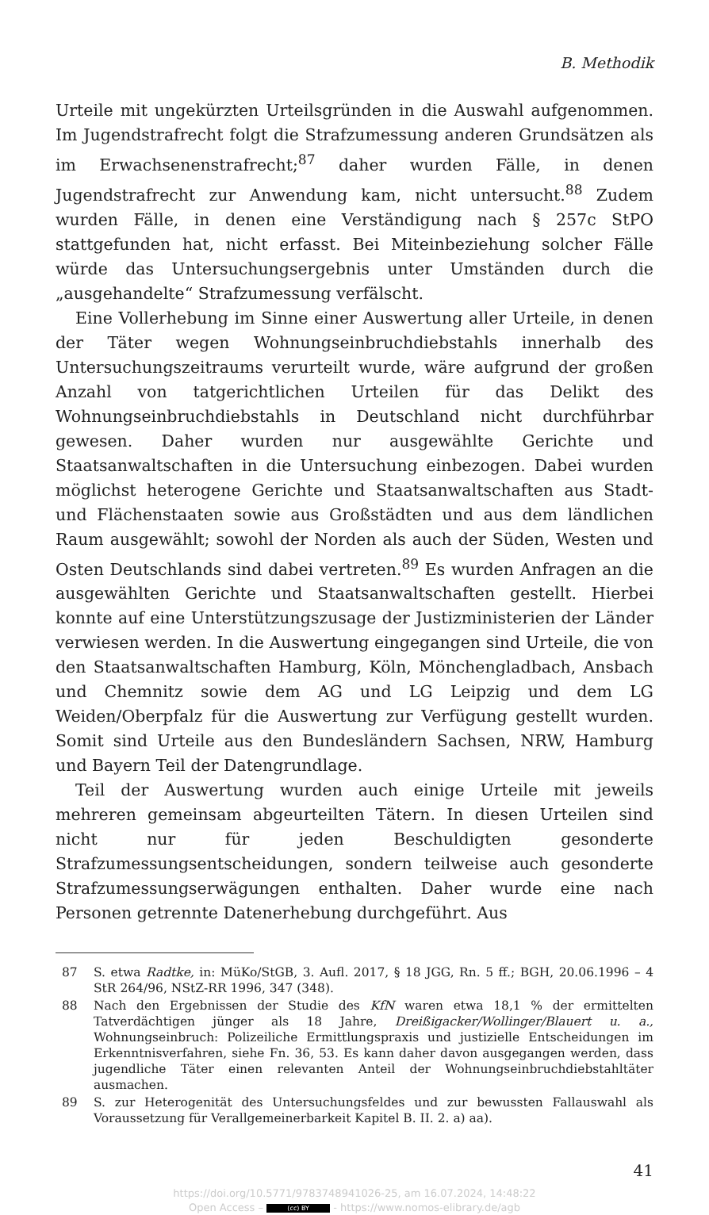B. Methodik
Urteile mit ungekürzten Urteilsgründen in die Auswahl aufgenommen. Im Jugendstrafrecht folgt die Strafzumessung anderen Grundsätzen als im Erwachsenenstrafrecht;<sup>87</sup> daher wurden Fälle, in denen Jugendstrafrecht zur Anwendung kam, nicht untersucht.<sup>88</sup> Zudem wurden Fälle, in denen eine Verständigung nach § 257c StPO stattgefunden hat, nicht erfasst. Bei Miteinbeziehung solcher Fälle würde das Untersuchungsergebnis unter Umständen durch die „ausgehandelte“ Strafzumessung verfälscht.
Eine Vollerhebung im Sinne einer Auswertung aller Urteile, in denen der Täter wegen Wohnungseinbruchdiebstahls innerhalb des Untersuchungszeitraums verurteilt wurde, wäre aufgrund der großen Anzahl von tatgerichtlichen Urteilen für das Delikt des Wohnungseinbruchdiebstahls in Deutschland nicht durchführbar gewesen. Daher wurden nur ausgewählte Gerichte und Staatsanwaltschaften in die Untersuchung einbezogen. Dabei wurden möglichst heterogene Gerichte und Staatsanwaltschaften aus Stadt- und Flächenstaaten sowie aus Großstädten und aus dem ländlichen Raum ausgewählt; sowohl der Norden als auch der Süden, Westen und Osten Deutschlands sind dabei vertreten.<sup>89</sup> Es wurden Anfragen an die ausgewählten Gerichte und Staatsanwaltschaften gestellt. Hierbei konnte auf eine Unterstützungszusage der Justizministerien der Länder verwiesen werden. In die Auswertung eingegangen sind Urteile, die von den Staatsanwaltschaften Hamburg, Köln, Mönchengladbach, Ansbach und Chemnitz sowie dem AG und LG Leipzig und dem LG Weiden/Oberpfalz für die Auswertung zur Verfügung gestellt wurden. Somit sind Urteile aus den Bundesländern Sachsen, NRW, Hamburg und Bayern Teil der Datengrundlage.
Teil der Auswertung wurden auch einige Urteile mit jeweils mehreren gemeinsam abgeurteilten Tätern. In diesen Urteilen sind nicht nur für jeden Beschuldigten gesonderte Strafzumessungsentscheidungen, sondern teilweise auch gesonderte Strafzumessungserwägungen enthalten. Daher wurde eine nach Personen getrennte Datenerhebung durchgeführt. Aus
87 S. etwa Radtke, in: MüKo/StGB, 3. Aufl. 2017, § 18 JGG, Rn. 5 ff.; BGH, 20.06.1996 – 4 StR 264/96, NStZ-RR 1996, 347 (348).
88 Nach den Ergebnissen der Studie des KfN waren etwa 18,1 % der ermittelten Tatverdächtigen jünger als 18 Jahre, Dreißigacker/Wollinger/Blauert u. a., Wohnungseinbruch: Polizeiliche Ermittlungspraxis und justizielle Entscheidungen im Erkenntnisverfahren, siehe Fn. 36, 53. Es kann daher davon ausgegangen werden, dass jugendliche Täter einen relevanten Anteil der Wohnungseinbruchdiebstahltäter ausmachen.
89 S. zur Heterogenität des Untersuchungsfeldes und zur bewussten Fallauswahl als Voraussetzung für Verallgemeinerbarkeit Kapitel B. II. 2. a) aa).
41
https://doi.org/10.5771/9783748941026-25, am 16.07.2024, 14:48:22
Open Access – (cc) BY - https://www.nomos-elibrary.de/agb